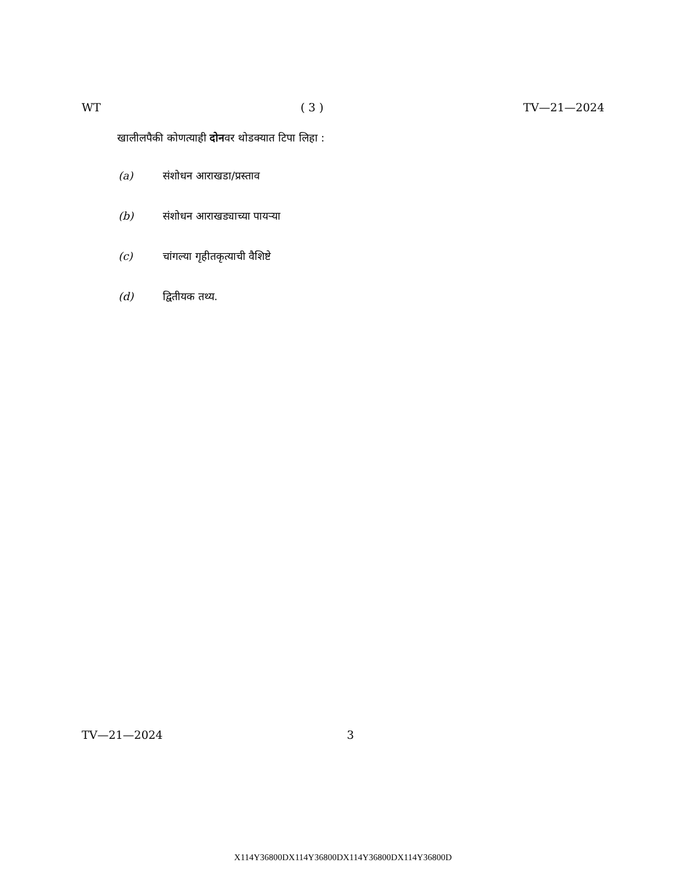WT ( 3 ) TV—21—2024
खालीलपैकी कोणत्याही दोनवर थोडक्यात टिपा लिहा :
(a) संशोधन आराखडा/प्रस्ताव
(b) संशोधन आराखड्याच्या पायऱ्या
(c) चांगल्या गृहीतकृत्याची वैशिष्टे
(d) द्वितीयक तथ्य.
TV—21—2024 3
X114Y36800DX114Y36800DX114Y36800DX114Y36800D